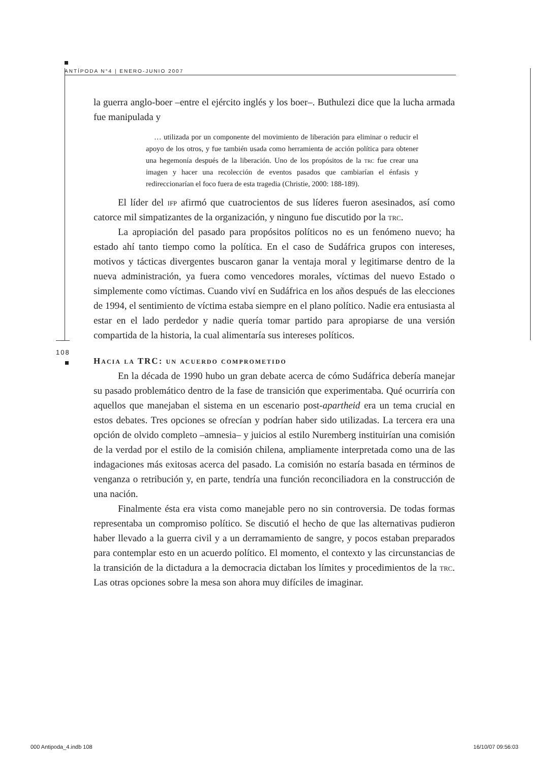ANTÍPODA N°4 | ENERO-JUNIO 2007
la guerra anglo-boer –entre el ejército inglés y los boer–. Buthulezi dice que la lucha armada fue manipulada y
… utilizada por un componente del movimiento de liberación para eliminar o reducir el apoyo de los otros, y fue también usada como herramienta de acción política para obtener una hegemonía después de la liberación. Uno de los propósitos de la trc fue crear una imagen y hacer una recolección de eventos pasados que cambiarían el énfasis y redireccionarían el foco fuera de esta tragedia (Christie, 2000: 188-189).
El líder del ifp afirmó que cuatrocientos de sus líderes fueron asesinados, así como catorce mil simpatizantes de la organización, y ninguno fue discutido por la trc.
La apropiación del pasado para propósitos políticos no es un fenómeno nuevo; ha estado ahí tanto tiempo como la política. En el caso de Sudáfrica grupos con intereses, motivos y tácticas divergentes buscaron ganar la ventaja moral y legitimarse dentro de la nueva administración, ya fuera como vencedores morales, víctimas del nuevo Estado o simplemente como víctimas. Cuando viví en Sudáfrica en los años después de las elecciones de 1994, el sentimiento de víctima estaba siempre en el plano político. Nadie era entusiasta al estar en el lado perdedor y nadie quería tomar partido para apropiarse de una versión compartida de la historia, la cual alimentaría sus intereses políticos.
Hacia la TRC: un acuerdo comprometido
En la década de 1990 hubo un gran debate acerca de cómo Sudáfrica debería manejar su pasado problemático dentro de la fase de transición que experimentaba. Qué ocurriría con aquellos que manejaban el sistema en un escenario post-apartheid era un tema crucial en estos debates. Tres opciones se ofrecían y podrían haber sido utilizadas. La tercera era una opción de olvido completo –amnesia– y juicios al estilo Nuremberg instituirían una comisión de la verdad por el estilo de la comisión chilena, ampliamente interpretada como una de las indagaciones más exitosas acerca del pasado. La comisión no estaría basada en términos de venganza o retribución y, en parte, tendría una función reconciliadora en la construcción de una nación.
Finalmente ésta era vista como manejable pero no sin controversia. De todas formas representaba un compromiso político. Se discutió el hecho de que las alternativas pudieron haber llevado a la guerra civil y a un derramamiento de sangre, y pocos estaban preparados para contemplar esto en un acuerdo político. El momento, el contexto y las circunstancias de la transición de la dictadura a la democracia dictaban los límites y procedimientos de la trc. Las otras opciones sobre la mesa son ahora muy difíciles de imaginar.
108
000 Antipoda_4.indb 108 16/10/07 09:56:03